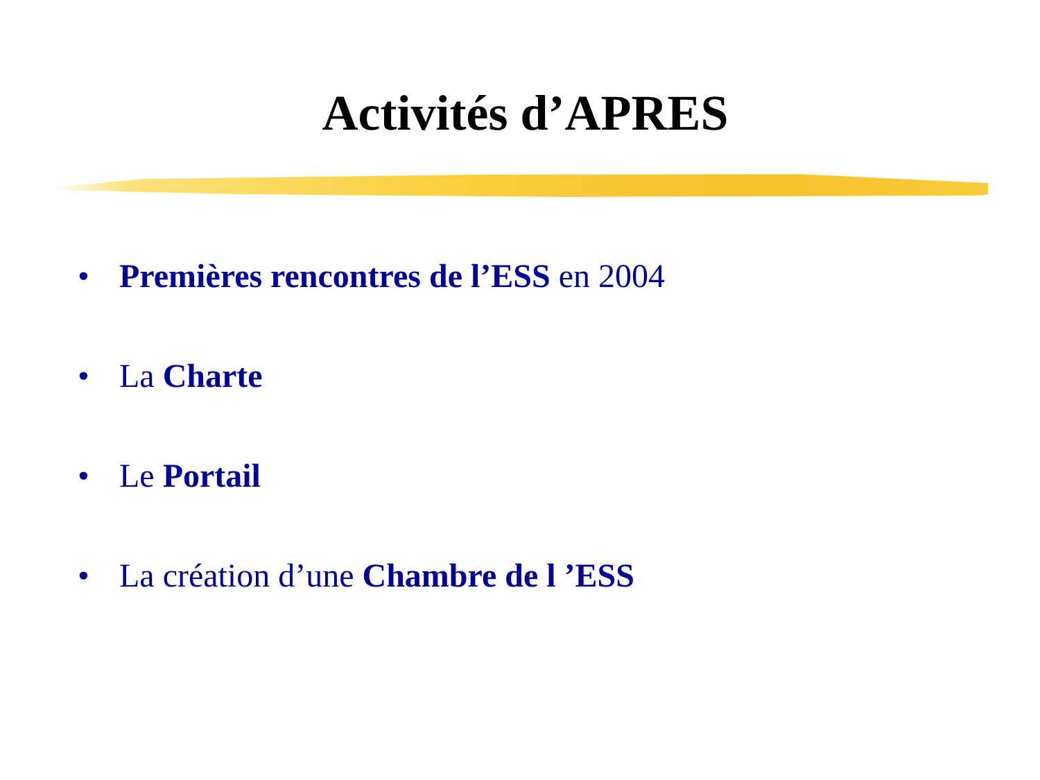Activités d’APRES
• Premières rencontres de l’ESS en 2004
• La Charte
• Le Portail
• La création d’une Chambre de l ’ESS